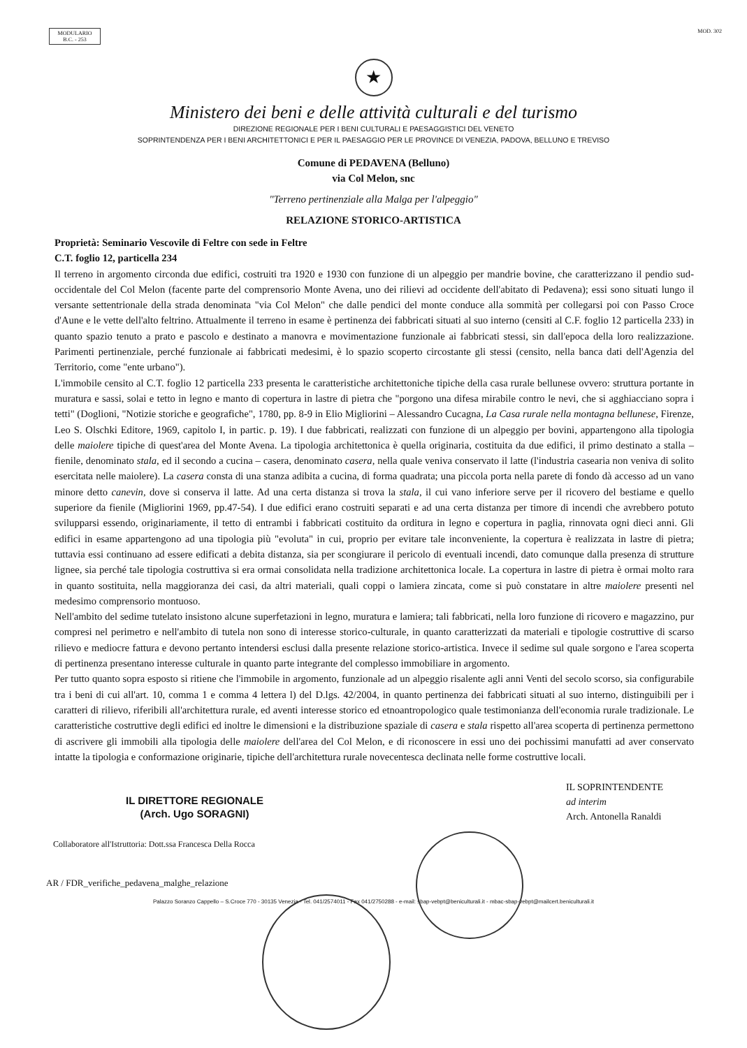MODULARIO
B.C. - 253
MOD. 302
★
Ministero dei beni e delle attività culturali e del turismo
DIREZIONE REGIONALE PER I BENI CULTURALI E PAESAGGISTICI DEL VENETO
SOPRINTENDENZA PER I BENI ARCHITETTONICI E PER IL PAESAGGIO PER LE PROVINCE DI VENEZIA, PADOVA, BELLUNO E TREVISO
Comune di PEDAVENA (Belluno)
via Col Melon, snc
"Terreno pertinenziale alla Malga per l'alpeggio"
RELAZIONE STORICO-ARTISTICA
Proprietà: Seminario Vescovile di Feltre con sede in Feltre
C.T. foglio 12, particella 234
Il terreno in argomento circonda due edifici, costruiti tra 1920 e 1930 con funzione di un alpeggio per mandrie bovine, che caratterizzano il pendio sud-occidentale del Col Melon (facente parte del comprensorio Monte Avena, uno dei rilievi ad occidente dell'abitato di Pedavena); essi sono situati lungo il versante settentrionale della strada denominata "via Col Melon" che dalle pendici del monte conduce alla sommità per collegarsi poi con Passo Croce d'Aune e le vette dell'alto feltrino. Attualmente il terreno in esame è pertinenza dei fabbricati situati al suo interno (censiti al C.F. foglio 12 particella 233) in quanto spazio tenuto a prato e pascolo e destinato a manovra e movimentazione funzionale ai fabbricati stessi, sin dall'epoca della loro realizzazione. Parimenti pertinenziale, perché funzionale ai fabbricati medesimi, è lo spazio scoperto circostante gli stessi (censito, nella banca dati dell'Agenzia del Territorio, come "ente urbano").
L'immobile censito al C.T. foglio 12 particella 233 presenta le caratteristiche architettoniche tipiche della casa rurale bellunese ovvero: struttura portante in muratura e sassi, solai e tetto in legno e manto di copertura in lastre di pietra che "porgono una difesa mirabile contro le nevi, che si agghiacciano sopra i tetti" (Doglioni, "Notizie storiche e geografiche", 1780, pp. 8-9 in Elio Migliorini – Alessandro Cucagna, La Casa rurale nella montagna bellunese, Firenze, Leo S. Olschki Editore, 1969, capitolo I, in partic. p. 19). I due fabbricati, realizzati con funzione di un alpeggio per bovini, appartengono alla tipologia delle maiolere tipiche di quest'area del Monte Avena. La tipologia architettonica è quella originaria, costituita da due edifici, il primo destinato a stalla – fienile, denominato stala, ed il secondo a cucina – casera, denominato casera, nella quale veniva conservato il latte (l'industria casearia non veniva di solito esercitata nelle maiolere). La casera consta di una stanza adibita a cucina, di forma quadrata; una piccola porta nella parete di fondo dà accesso ad un vano minore detto canevin, dove si conserva il latte. Ad una certa distanza si trova la stala, il cui vano inferiore serve per il ricovero del bestiame e quello superiore da fienile (Migliorini 1969, pp.47-54). I due edifici erano costruiti separati e ad una certa distanza per timore di incendi che avrebbero potuto svilupparsi essendo, originariamente, il tetto di entrambi i fabbricati costituito da orditura in legno e copertura in paglia, rinnovata ogni dieci anni. Gli edifici in esame appartengono ad una tipologia più "evoluta" in cui, proprio per evitare tale inconveniente, la copertura è realizzata in lastre di pietra; tuttavia essi continuano ad essere edificati a debita distanza, sia per scongiurare il pericolo di eventuali incendi, dato comunque dalla presenza di strutture lignee, sia perché tale tipologia costruttiva si era ormai consolidata nella tradizione architettonica locale. La copertura in lastre di pietra è ormai molto rara in quanto sostituita, nella maggioranza dei casi, da altri materiali, quali coppi o lamiera zincata, come si può constatare in altre maiolere presenti nel medesimo comprensorio montuoso.
Nell'ambito del sedime tutelato insistono alcune superfetazioni in legno, muratura e lamiera; tali fabbricati, nella loro funzione di ricovero e magazzino, pur compresi nel perimetro e nell'ambito di tutela non sono di interesse storico-culturale, in quanto caratterizzati da materiali e tipologie costruttive di scarso rilievo e mediocre fattura e devono pertanto intendersi esclusi dalla presente relazione storico-artistica. Invece il sedime sul quale sorgono e l'area scoperta di pertinenza presentano interesse culturale in quanto parte integrante del complesso immobiliare in argomento.
Per tutto quanto sopra esposto si ritiene che l'immobile in argomento, funzionale ad un alpeggio risalente agli anni Venti del secolo scorso, sia configurabile tra i beni di cui all'art. 10, comma 1 e comma 4 lettera l) del D.lgs. 42/2004, in quanto pertinenza dei fabbricati situati al suo interno, distinguibili per i caratteri di rilievo, riferibili all'architettura rurale, ed aventi interesse storico ed etnoantropologico quale testimonianza dell'economia rurale tradizionale. Le caratteristiche costruttive degli edifici ed inoltre le dimensioni e la distribuzione spaziale di casera e stala rispetto all'area scoperta di pertinenza permettono di ascrivere gli immobili alla tipologia delle maiolere dell'area del Col Melon, e di riconoscere in essi uno dei pochissimi manufatti ad aver conservato intatte la tipologia e conformazione originarie, tipiche dell'architettura rurale novecentesca declinata nelle forme costruttive locali.
IL DIRETTORE REGIONALE
(Arch. Ugo SORAGNI)
IL SOPRINTENDENTE
ad interim
Arch. Antonella Ranaldi
Collaboratore all'Istruttoria: Dott.ssa Francesca Della Rocca
AR / FDR_verifiche_pedavena_malghe_relazione
Palazzo Soranzo Cappello – S.Croce 770 - 30135 Venezia - Tel. 041/2574011 - Fax 041/2750288 - e-mail: sbap-vebpt@beniculturali.it - mbac-sbap-vebpt@mailcert.beniculturali.it